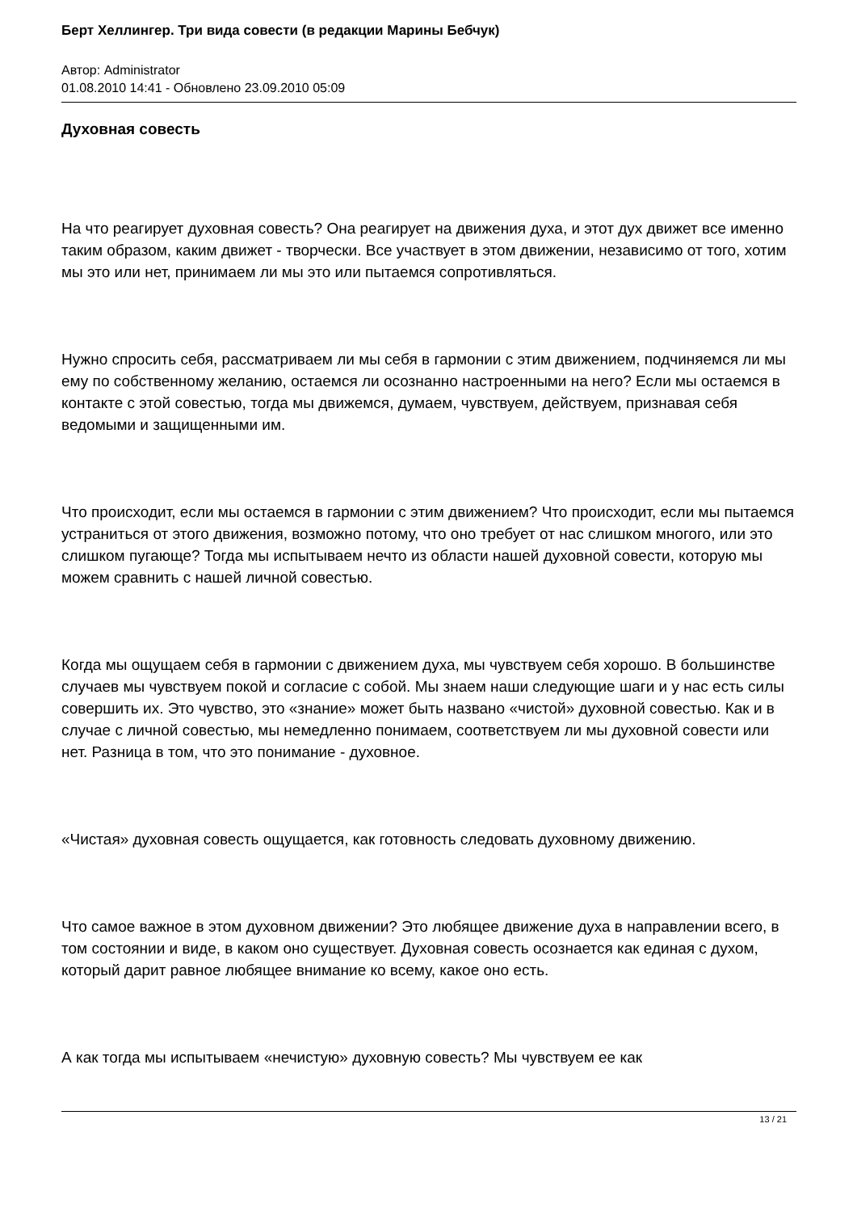Берт Хеллингер. Три вида совести (в редакции Марины Бебчук)
Автор: Administrator
01.08.2010 14:41 - Обновлено 23.09.2010 05:09
Духовная совесть
На что реагирует духовная совесть? Она реагирует на движения духа, и этот дух движет все именно таким образом, каким движет - творчески. Все участвует в этом движении, независимо от того, хотим мы это или нет, принимаем ли мы это или пытаемся сопротивляться.
Нужно спросить себя, рассматриваем ли мы себя в гармонии с этим движением, подчиняемся ли мы ему по собственному желанию, остаемся ли осознанно настроенными на него? Если мы остаемся в контакте с этой совестью, тогда мы движемся, думаем, чувствуем, действуем, признавая себя ведомыми и защищенными им.
Что происходит, если мы остаемся в гармонии с этим движением? Что происходит, если мы пытаемся устраниться от этого движения, возможно потому, что оно требует от нас слишком многого, или это слишком пугающе? Тогда мы испытываем нечто из области нашей духовной совести, которую мы можем сравнить с нашей личной совестью.
Когда мы ощущаем себя в гармонии с движением духа, мы чувствуем себя хорошо. В большинстве случаев мы чувствуем покой и согласие с собой. Мы знаем наши следующие шаги и у нас есть силы совершить их. Это чувство, это «знание» может быть названо «чистой» духовной совестью. Как и в случае с личной совестью, мы немедленно понимаем, соответствуем ли мы духовной совести или нет. Разница в том, что это понимание - духовное.
«Чистая» духовная совесть ощущается, как готовность следовать духовному движению.
Что самое важное в этом духовном движении? Это любящее движение духа в направлении всего, в том состоянии и виде, в каком оно существует. Духовная совесть осознается как единая с духом, который дарит равное любящее внимание ко всему, какое оно есть.
А как тогда мы испытываем «нечистую» духовную совесть? Мы чувствуем ее как
13 / 21